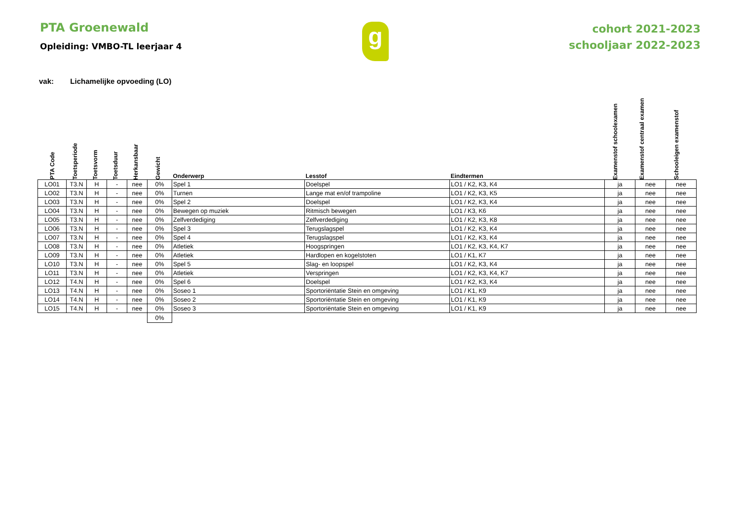PTA Groenewald
Opleiding: VMBO-TL leerjaar 4
g
cohort 2021-2023
schooljaar 2022-2023
vak: Lichamelijke opvoeding (LO)
| PTA Code | Toetsperiode | Toetsvorm | Toetsduur | Herkansbaar | Gewicht | Onderwerp | Lesstof | Eindtermen | Examenstof schoolexamen | Examenstof centraal examen | Schooleigen examenstof |
| --- | --- | --- | --- | --- | --- | --- | --- | --- | --- | --- | --- |
| LO01 | T3.N | H | - | nee | 0% | Spel 1 | Doelspel | LO1 / K2, K3, K4 | ja | nee | nee |
| LO02 | T3.N | H | - | nee | 0% | Turnen | Lange mat en/of trampoline | LO1 / K2, K3, K5 | ja | nee | nee |
| LO03 | T3.N | H | - | nee | 0% | Spel 2 | Doelspel | LO1 / K2, K3, K4 | ja | nee | nee |
| LO04 | T3.N | H | - | nee | 0% | Bewegen op muziek | Ritmisch bewegen | LO1 / K3, K6 | ja | nee | nee |
| LO05 | T3.N | H | - | nee | 0% | Zelfverdediging | Zelfverdediging | LO1 / K2, K3, K8 | ja | nee | nee |
| LO06 | T3.N | H | - | nee | 0% | Spel 3 | Terugslagspel | LO1 / K2, K3, K4 | ja | nee | nee |
| LO07 | T3.N | H | - | nee | 0% | Spel 4 | Terugslagspel | LO1 / K2, K3, K4 | ja | nee | nee |
| LO08 | T3.N | H | - | nee | 0% | Atletiek | Hoogspringen | LO1 / K2, K3, K4, K7 | ja | nee | nee |
| LO09 | T3.N | H | - | nee | 0% | Atletiek | Hardlopen en kogelstoten | LO1 / K1, K7 | ja | nee | nee |
| LO10 | T3.N | H | - | nee | 0% | Spel 5 | Slag- en loopspel | LO1 / K2, K3, K4 | ja | nee | nee |
| LO11 | T3.N | H | - | nee | 0% | Atletiek | Verspringen | LO1 / K2, K3, K4, K7 | ja | nee | nee |
| LO12 | T4.N | H | - | nee | 0% | Spel 6 | Doelspel | LO1 / K2, K3, K4 | ja | nee | nee |
| LO13 | T4.N | H | - | nee | 0% | Soseo 1 | Sportoriëntatie Stein en omgeving | LO1 / K1, K9 | ja | nee | nee |
| LO14 | T4.N | H | - | nee | 0% | Soseo 2 | Sportoriëntatie Stein en omgeving | LO1 / K1, K9 | ja | nee | nee |
| LO15 | T4.N | H | - | nee | 0% | Soseo 3 | Sportoriëntatie Stein en omgeving | LO1 / K1, K9 | ja | nee | nee |
| | | | | | 0% | | | | | | |